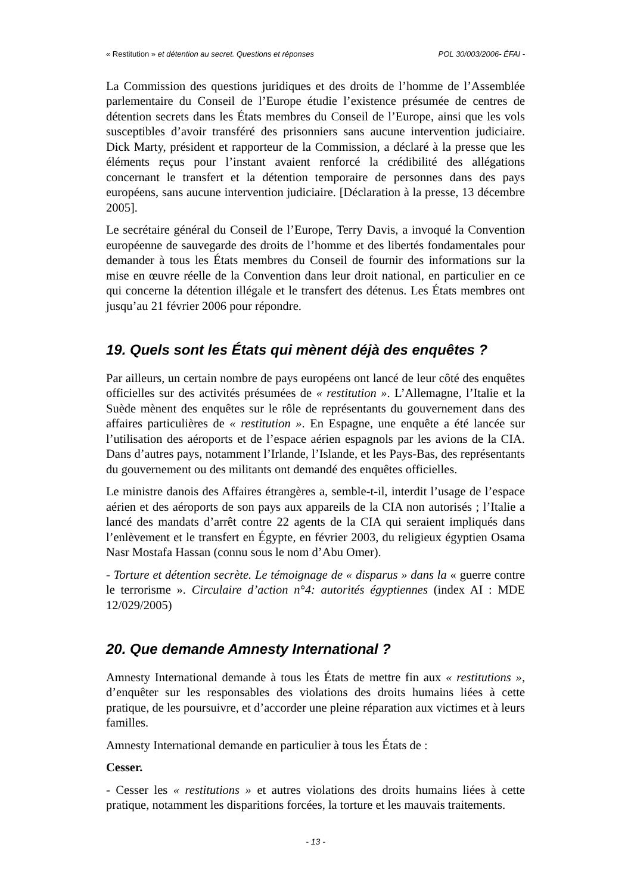« Restitution » et détention au secret. Questions et réponses POL 30/003/2006- ÉFAI -
La Commission des questions juridiques et des droits de l’homme de l’Assemblée parlementaire du Conseil de l’Europe étudie l’existence présumée de centres de détention secrets dans les États membres du Conseil de l’Europe, ainsi que les vols susceptibles d’avoir transféré des prisonniers sans aucune intervention judiciaire. Dick Marty, président et rapporteur de la Commission, a déclaré à la presse que les éléments reçus pour l’instant avaient renforcé la crédibilité des allégations concernant le transfert et la détention temporaire de personnes dans des pays européens, sans aucune intervention judiciaire. [Déclaration à la presse, 13 décembre 2005].
Le secrétaire général du Conseil de l’Europe, Terry Davis, a invoqué la Convention européenne de sauvegarde des droits de l’homme et des libertés fondamentales pour demander à tous les États membres du Conseil de fournir des informations sur la mise en œuvre réelle de la Convention dans leur droit national, en particulier en ce qui concerne la détention illégale et le transfert des détenus. Les États membres ont jusqu’au 21 février 2006 pour répondre.
19. Quels sont les États qui mènent déjà des enquêtes ?
Par ailleurs, un certain nombre de pays européens ont lancé de leur côté des enquêtes officielles sur des activités présumées de « restitution ». L’Allemagne, l’Italie et la Suède mènent des enquêtes sur le rôle de représentants du gouvernement dans des affaires particulières de « restitution ». En Espagne, une enquête a été lancée sur l’utilisation des aéroports et de l’espace aérien espagnols par les avions de la CIA. Dans d’autres pays, notamment l’Irlande, l’Islande, et les Pays-Bas, des représentants du gouvernement ou des militants ont demandé des enquêtes officielles.
Le ministre danois des Affaires étrangères a, semble-t-il, interdit l’usage de l’espace aérien et des aéroports de son pays aux appareils de la CIA non autorisés ; l’Italie a lancé des mandats d’arrêt contre 22 agents de la CIA qui seraient impliqués dans l’enlèvement et le transfert en Égypte, en février 2003, du religieux égyptien Osama Nasr Mostafa Hassan (connu sous le nom d’Abu Omer).
- Torture et détention secrète. Le témoignage de « disparus » dans la « guerre contre le terrorisme ». Circulaire d’action n°4: autorités égyptiennes (index AI : MDE 12/029/2005)
20. Que demande Amnesty International ?
Amnesty International demande à tous les États de mettre fin aux « restitutions », d’enquêter sur les responsables des violations des droits humains liées à cette pratique, de les poursuivre, et d’accorder une pleine réparation aux victimes et à leurs familles.
Amnesty International demande en particulier à tous les États de :
Cesser.
- Cesser les « restitutions » et autres violations des droits humains liées à cette pratique, notamment les disparitions forcées, la torture et les mauvais traitements.
- 13 -